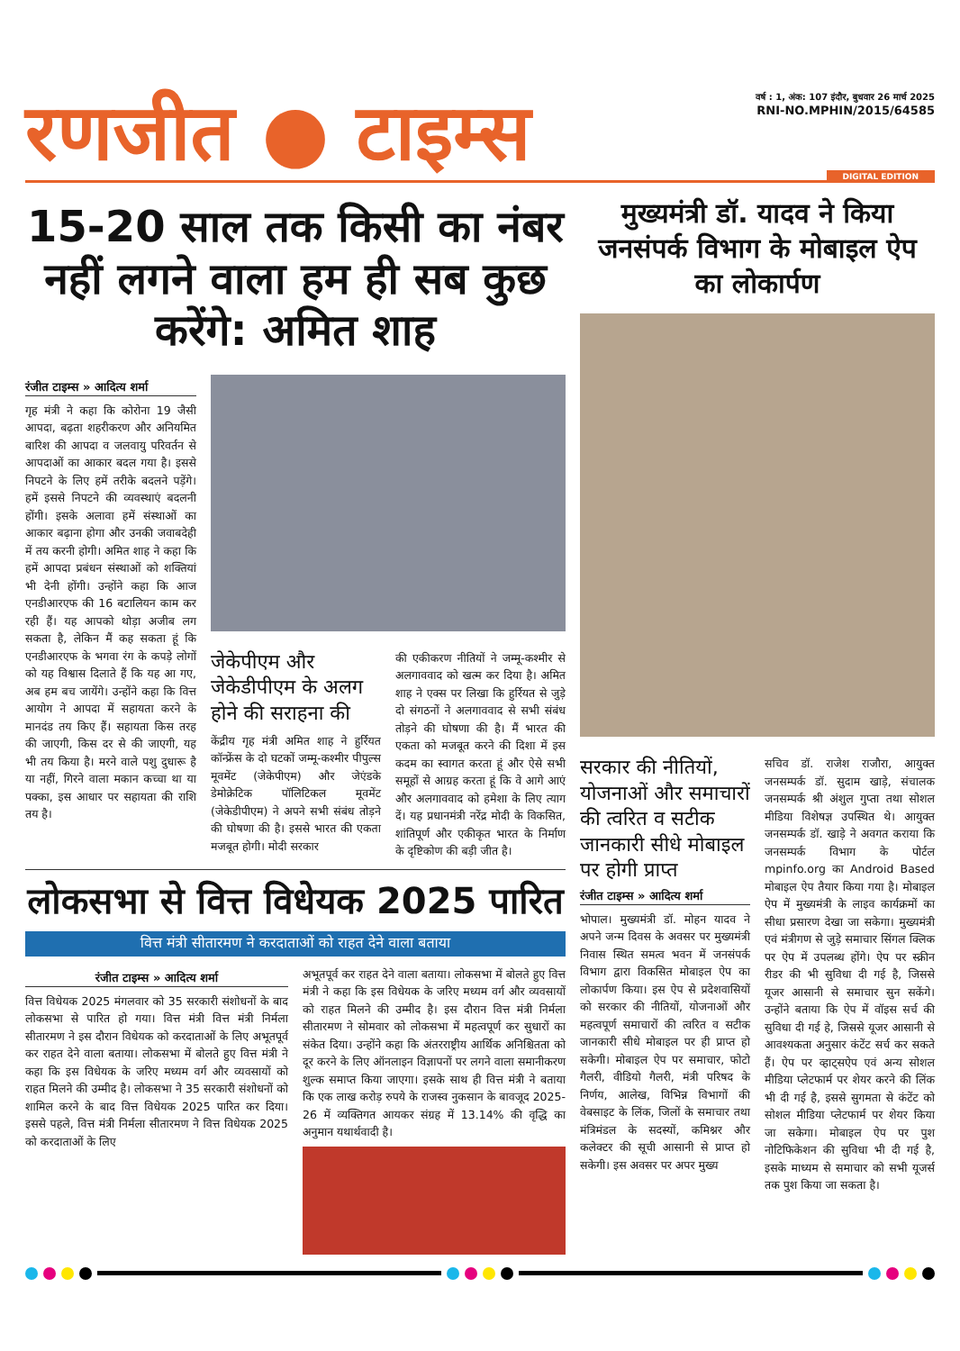रणजीत ● टाइम्स
वर्ष : 1, अंक: 107 इंदौर, बुधवार 26 मार्च 2025
RNI-NO.MPHIN/2015/64585
DIGITAL EDITION
15-20 साल तक किसी का नंबर नहीं लगने वाला हम ही सब कुछ करेंगे: अमित शाह
रंजीत टाइम्स » आदित्य शर्मा
गृह मंत्री ने कहा कि कोरोना 19 जैसी आपदा, बढ़ता शहरीकरण और अनियमित बारिश की आपदा व जलवायु परिवर्तन से आपदाओं का आकार बदल गया है। इससे निपटने के लिए हमें तरीके बदलने पड़ेंगे। हमें इससे निपटने की व्यवस्थाएं बदलनी होंगी। इसके अलावा हमें संस्थाओं का आकार बढ़ाना होगा और उनकी जवाबदेही में तय करनी होगी। अमित शाह ने कहा कि हमें आपदा प्रबंधन संस्थाओं को शक्तियां भी देनी होंगी। उन्होंने कहा कि आज एनडीआरएफ की 16 बटालियन काम कर रही हैं। यह आपको थोड़ा अजीब लग सकता है, लेकिन मैं कह सकता हूं कि एनडीआरएफ के भगवा रंग के कपड़े लोगों को यह विश्वास दिलाते हैं कि यह आ गए, अब हम बच जायेंगे। उन्होंने कहा कि वित्त आयोग ने आपदा में सहायता करने के मानदंड तय किए हैं। सहायता किस तरह की जाएगी, किस दर से की जाएगी, यह भी तय किया है। मरने वाले पशु दुधारू है या नहीं, गिरने वाला मकान कच्चा था या पक्का, इस आधार पर सहायता की राशि तय है।
जेकेपीएम और जेकेडीपीएम के अलग होने की सराहना की
केंद्रीय गृह मंत्री अमित शाह ने हुर्रियत कॉन्फ्रेंस के दो घटकों जम्मू-कश्मीर पीपुल्स मूवमेंट (जेकेपीएम) और जेएंडके डेमोक्रेटिक पॉलिटिकल मूवमेंट (जेकेडीपीएम) ने अपने सभी संबंध तोड़ने की घोषणा की है। इससे भारत की एकता मजबूत होगी। मोदी सरकार
की एकीकरण नीतियों ने जम्मू-कश्मीर से अलगाववाद को खत्म कर दिया है। अमित शाह ने एक्स पर लिखा कि हुर्रियत से जुड़े दो संगठनों ने अलगाववाद से सभी संबंध तोड़ने की घोषणा की है। मैं भारत की एकता को मजबूत करने की दिशा में इस कदम का स्वागत करता हूं और ऐसे सभी समूहों से आग्रह करता हूं कि वे आगे आएं और अलगाववाद को हमेशा के लिए त्याग दें। यह प्रधानमंत्री नरेंद्र मोदी के विकसित, शांतिपूर्ण और एकीकृत भारत के निर्माण के दृष्टिकोण की बड़ी जीत है।
लोकसभा से वित्त विधेयक 2025 पारित
वित्त मंत्री सीतारमण ने करदाताओं को राहत देने वाला बताया
रंजीत टाइम्स » आदित्य शर्मा
वित्त विधेयक 2025 मंगलवार को 35 सरकारी संशोधनों के बाद लोकसभा से पारित हो गया। वित्त मंत्री वित्त मंत्री निर्मला सीतारमण ने इस दौरान विधेयक को करदाताओं के लिए अभूतपूर्व कर राहत देने वाला बताया। लोकसभा में बोलते हुए वित्त मंत्री ने कहा कि इस विधेयक के जरिए मध्यम वर्ग और व्यवसायों को राहत मिलने की उम्मीद है। लोकसभा ने 35 सरकारी संशोधनों को शामिल करने के बाद वित्त विधेयक 2025 पारित कर दिया। इससे पहले, वित्त मंत्री निर्मला सीतारमण ने वित्त विधेयक 2025 को करदाताओं के लिए
अभूतपूर्व कर राहत देने वाला बताया। लोकसभा में बोलते हुए वित्त मंत्री ने कहा कि इस विधेयक के जरिए मध्यम वर्ग और व्यवसायों को राहत मिलने की उम्मीद है। इस दौरान वित्त मंत्री निर्मला सीतारमण ने सोमवार को लोकसभा में महत्वपूर्ण कर सुधारों का संकेत दिया। उन्होंने कहा कि अंतरराष्ट्रीय आर्थिक अनिश्चितता को दूर करने के लिए ऑनलाइन विज्ञापनों पर लगने वाला समानीकरण शुल्क समाप्त किया जाएगा। इसके साथ ही वित्त मंत्री ने बताया कि एक लाख करोड़ रुपये के राजस्व नुकसान के बावजूद 2025-26 में व्यक्तिगत आयकर संग्रह में 13.14% की वृद्धि का अनुमान यथार्थवादी है।
मुख्यमंत्री डॉ. यादव ने किया जनसंपर्क विभाग के मोबाइल ऐप का लोकार्पण
सरकार की नीतियों, योजनाओं और समाचारों की त्वरित व सटीक जानकारी सीधे मोबाइल पर होगी प्राप्त
रंजीत टाइम्स » आदित्य शर्मा
भोपाल। मुख्यमंत्री डॉ. मोहन यादव ने अपने जन्म दिवस के अवसर पर मुख्यमंत्री निवास स्थित समत्व भवन में जनसंपर्क विभाग द्वारा विकसित मोबाइल ऐप का लोकार्पण किया। इस ऐप से प्रदेशवासियों को सरकार की नीतियों, योजनाओं और महत्वपूर्ण समाचारों की त्वरित व सटीक जानकारी सीधे मोबाइल पर ही प्राप्त हो सकेगी। मोबाइल ऐप पर समाचार, फोटो गैलरी, वीडियो गैलरी, मंत्री परिषद के निर्णय, आलेख, विभिन्न विभागों की वेबसाइट के लिंक, जिलों के समाचार तथा मंत्रिमंडल के सदस्यों, कमिश्नर और कलेक्टर की सूची आसानी से प्राप्त हो सकेगी। इस अवसर पर अपर मुख्य
सचिव डॉ. राजेश राजौरा, आयुक्त जनसम्पर्क डॉ. सुदाम खाड़े, संचालक जनसम्पर्क श्री अंशुल गुप्ता तथा सोशल मीडिया विशेषज्ञ उपस्थित थे। आयुक्त जनसम्पर्क डॉ. खाड़े ने अवगत कराया कि जनसम्पर्क विभाग के पोर्टल mpinfo.org का Android Based मोबाइल ऐप तैयार किया गया है। मोबाइल ऐप में मुख्यमंत्री के लाइव कार्यक्रमों का सीधा प्रसारण देखा जा सकेगा। मुख्यमंत्री एवं मंत्रीगण से जुड़े समाचार सिंगल क्लिक पर ऐप में उपलब्ध होंगे। ऐप पर स्क्रीन रीडर की भी सुविधा दी गई है, जिससे यूजर आसानी से समाचार सुन सकेंगे। उन्होंने बताया कि ऐप में वॉइस सर्च की सुविधा दी गई हे, जिससे यूजर आसानी से आवश्यकता अनुसार कंटेंट सर्च कर सकते हैं। ऐप पर व्हाट्सऐप एवं अन्य सोशल मीडिया प्लेटफार्म पर शेयर करने की लिंक भी दी गई है, इससे सुगमता से कंटेंट को सोशल मीडिया प्लेटफार्म पर शेयर किया जा सकेगा। मोबाइल ऐप पर पुश नोटिफिकेशन की सुविधा भी दी गई है, इसके माध्यम से समाचार को सभी यूजर्स तक पुश किया जा सकता है।